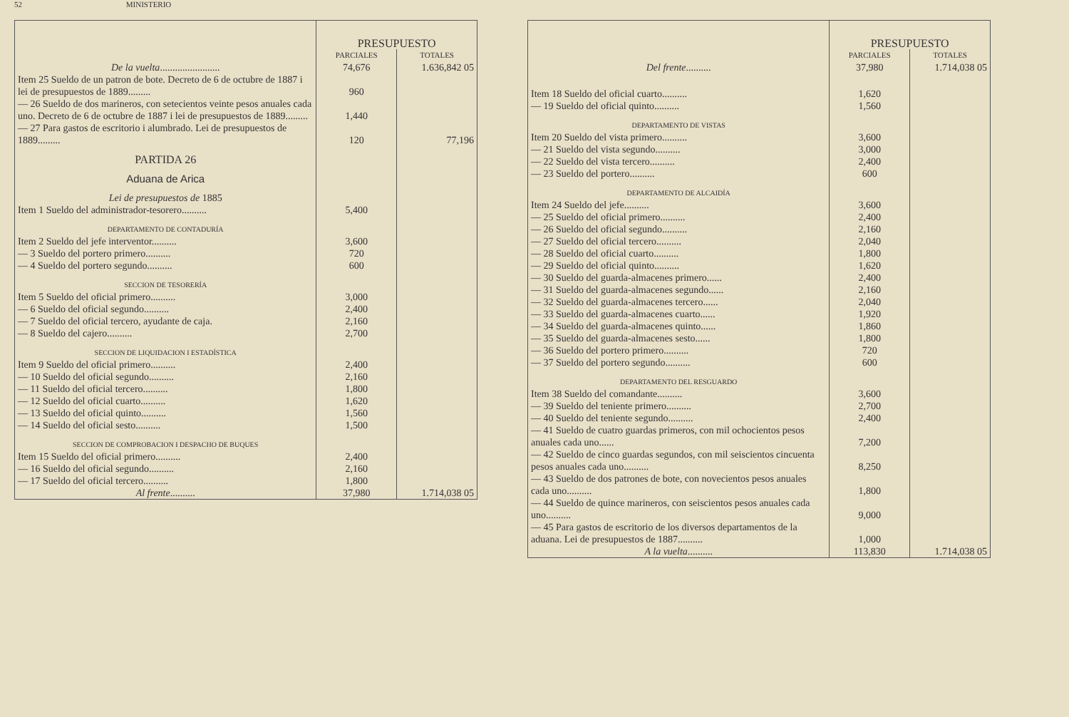52 MINISTERIO
| | PRESUPUESTO | |
| --- | --- | --- |
| | PARCIALES | TOTALES |
| De la vuelta ........................ | 74,676 | 1.636,842 05 |
| Item 25 Sueldo de un patron de bote. Decreto de 6 de octubre de 1887 i lei de presupuestos de 1889......... | 960 | |
| — 26 Sueldo de dos marineros, con setecientos veinte pesos anuales cada uno. Decreto de 6 de octubre de 1887 i lei de presupuestos de 1889......... | 1,440 | |
| — 27 Para gastos de escritorio i alumbrado. Lei de presupuestos de 1889......... | 120 | 77,196 |
| PARTIDA 26 | | |
| Aduana de Arica | | |
| Lei de presupuestos de 1885 | | |
| Item 1 Sueldo del administrador-tesorero.......... | 5,400 | |
| DEPARTAMENTO DE CONTADURÍA | | |
| Item 2 Sueldo del jefe interventor.......... | 3,600 | |
| — 3 Sueldo del portero primero.......... | 720 | |
| — 4 Sueldo del portero segundo.......... | 600 | |
| SECCION DE TESORERÍA | | |
| Item 5 Sueldo del oficial primero.......... | 3,000 | |
| — 6 Sueldo del oficial segundo.......... | 2,400 | |
| — 7 Sueldo del oficial tercero, ayudante de caja. | 2,160 | |
| — 8 Sueldo del cajero.......... | 2,700 | |
| SECCION DE LIQUIDACION I ESTADÍSTICA | | |
| Item 9 Sueldo del oficial primero.......... | 2,400 | |
| — 10 Sueldo del oficial segundo.......... | 2,160 | |
| — 11 Sueldo del oficial tercero.......... | 1,800 | |
| — 12 Sueldo del oficial cuarto.......... | 1,620 | |
| — 13 Sueldo del oficial quinto.......... | 1,560 | |
| — 14 Sueldo del oficial sesto.......... | 1,500 | |
| SECCION DE COMPROBACION I DESPACHO DE BUQUES | | |
| Item 15 Sueldo del oficial primero.......... | 2,400 | |
| — 16 Sueldo del oficial segundo.......... | 2,160 | |
| — 17 Sueldo del oficial tercero.......... | 1,800 | |
| Al frente .......... | 37,980 | 1.714,038 05 |
| | PRESUPUESTO | |
| --- | --- | --- |
| | PARCIALES | TOTALES |
| Del frente .......... | 37,980 | 1.714,038 05 |
| Item 18 Sueldo del oficial cuarto.......... | 1,620 | |
| — 19 Sueldo del oficial quinto.......... | 1,560 | |
| DEPARTAMENTO DE VISTAS | | |
| Item 20 Sueldo del vista primero.......... | 3,600 | |
| — 21 Sueldo del vista segundo.......... | 3,000 | |
| — 22 Sueldo del vista tercero.......... | 2,400 | |
| — 23 Sueldo del portero.......... | 600 | |
| DEPARTAMENTO DE ALCAIDÍA | | |
| Item 24 Sueldo del jefe.......... | 3,600 | |
| — 25 Sueldo del oficial primero.......... | 2,400 | |
| — 26 Sueldo del oficial segundo.......... | 2,160 | |
| — 27 Sueldo del oficial tercero.......... | 2,040 | |
| — 28 Sueldo del oficial cuarto.......... | 1,800 | |
| — 29 Sueldo del oficial quinto.......... | 1,620 | |
| — 30 Sueldo del guarda-almacenes primero...... | 2,400 | |
| — 31 Sueldo del guarda-almacenes segundo...... | 2,160 | |
| — 32 Sueldo del guarda-almacenes tercero...... | 2,040 | |
| — 33 Sueldo del guarda-almacenes cuarto...... | 1,920 | |
| — 34 Sueldo del guarda-almacenes quinto...... | 1,860 | |
| — 35 Sueldo del guarda-almacenes sesto...... | 1,800 | |
| — 36 Sueldo del portero primero.......... | 720 | |
| — 37 Sueldo del portero segundo.......... | 600 | |
| DEPARTAMENTO DEL RESGUARDO | | |
| Item 38 Sueldo del comandante.......... | 3,600 | |
| — 39 Sueldo del teniente primero.......... | 2,700 | |
| — 40 Sueldo del teniente segundo.......... | 2,400 | |
| — 41 Sueldo de cuatro guardas primeros, con mil ochocientos pesos anuales cada uno...... | 7,200 | |
| — 42 Sueldo de cinco guardas segundos, con mil seiscientos cincuenta pesos anuales cada uno.......... | 8,250 | |
| — 43 Sueldo de dos patrones de bote, con novecientos pesos anuales cada uno.......... | 1,800 | |
| — 44 Sueldo de quince marineros, con seiscientos pesos anuales cada uno.......... | 9,000 | |
| — 45 Para gastos de escritorio de los diversos departamentos de la aduana. Lei de presupuestos de 1887.......... | 1,000 | |
| A la vuelta .......... | 113,830 | 1.714,038 05 |